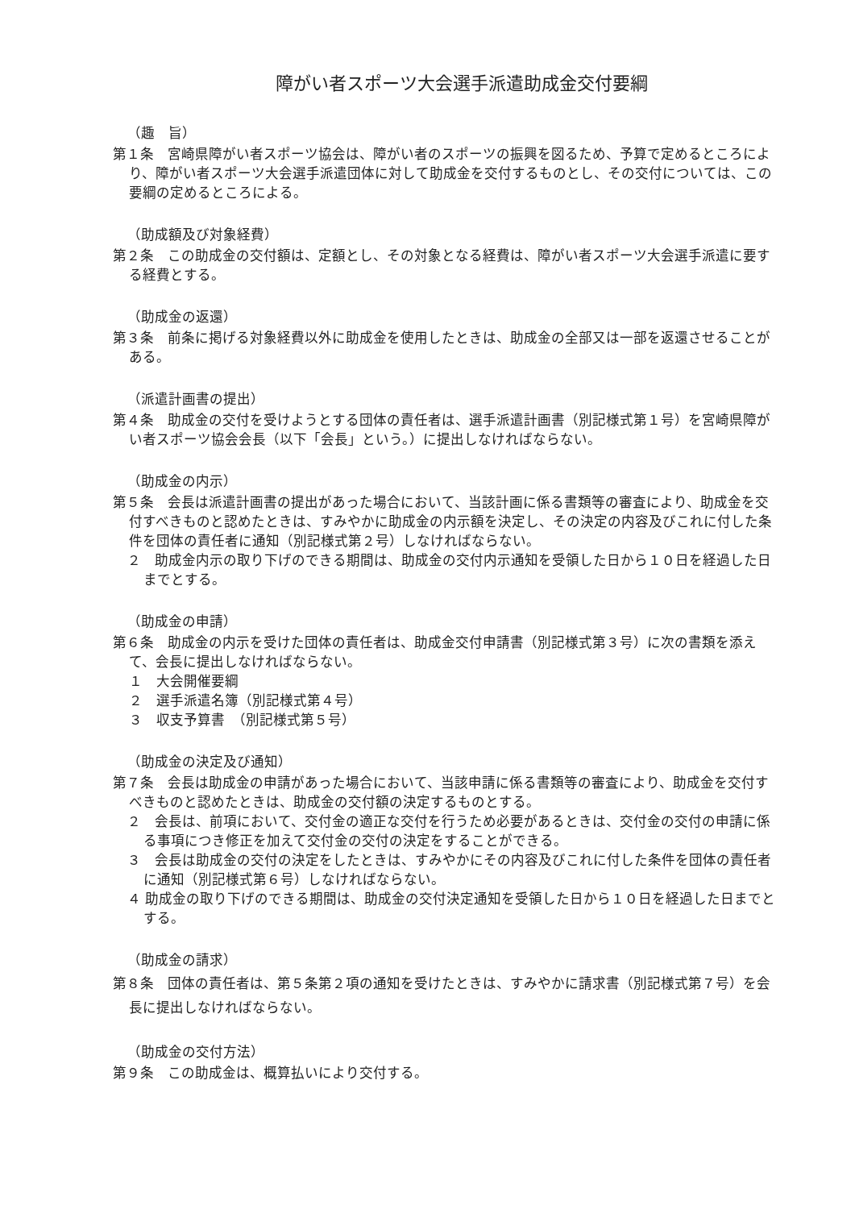障がい者スポーツ大会選手派遣助成金交付要綱
（趣　旨）
第１条　宮崎県障がい者スポーツ協会は、障がい者のスポーツの振興を図るため、予算で定めるところにより、障がい者スポーツ大会選手派遣団体に対して助成金を交付するものとし、その交付については、この要綱の定めるところによる。
（助成額及び対象経費）
第２条　この助成金の交付額は、定額とし、その対象となる経費は、障がい者スポーツ大会選手派遣に要する経費とする。
（助成金の返還）
第３条　前条に掲げる対象経費以外に助成金を使用したときは、助成金の全部又は一部を返還させることがある。
（派遣計画書の提出）
第４条　助成金の交付を受けようとする団体の責任者は、選手派遣計画書（別記様式第１号）を宮崎県障がい者スポーツ協会会長（以下「会長」という。）に提出しなければならない。
（助成金の内示）
第５条　会長は派遣計画書の提出があった場合において、当該計画に係る書類等の審査により、助成金を交付すべきものと認めたときは、すみやかに助成金の内示額を決定し、その決定の内容及びこれに付した条件を団体の責任者に通知（別記様式第２号）しなければならない。
２　助成金内示の取り下げのできる期間は、助成金の交付内示通知を受領した日から１０日を経過した日までとする。
（助成金の申請）
第６条　助成金の内示を受けた団体の責任者は、助成金交付申請書（別記様式第３号）に次の書類を添えて、会長に提出しなければならない。
１　大会開催要綱
２　選手派遣名簿（別記様式第４号）
３　収支予算書　（別記様式第５号）
（助成金の決定及び通知）
第７条　会長は助成金の申請があった場合において、当該申請に係る書類等の審査により、助成金を交付すべきものと認めたときは、助成金の交付額の決定するものとする。
２　会長は、前項において、交付金の適正な交付を行うため必要があるときは、交付金の交付の申請に係る事項につき修正を加えて交付金の交付の決定をすることができる。
３　会長は助成金の交付の決定をしたときは、すみやかにその内容及びこれに付した条件を団体の責任者に通知（別記様式第６号）しなければならない。
４ 助成金の取り下げのできる期間は、助成金の交付決定通知を受領した日から１０日を経過した日までとする。
（助成金の請求）
第８条　団体の責任者は、第５条第２項の通知を受けたときは、すみやかに請求書（別記様式第７号）を会長に提出しなければならない。
（助成金の交付方法）
第９条　この助成金は、概算払いにより交付する。